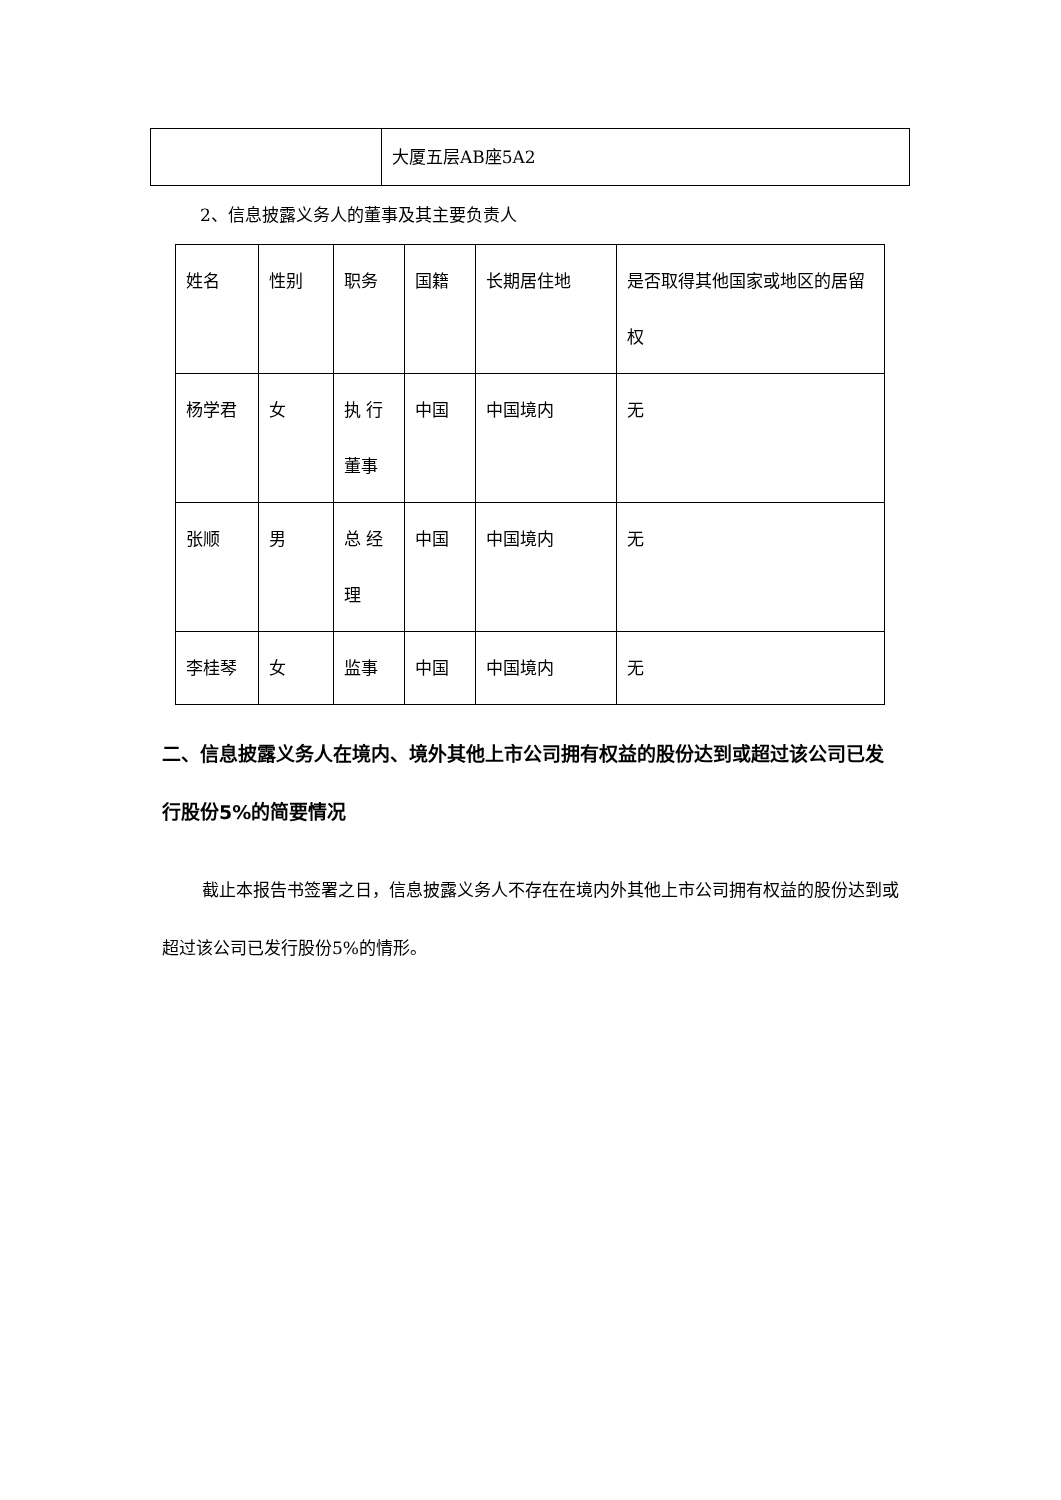| | 大厦五层AB座5A2 |
2、信息披露义务人的董事及其主要负责人
| 姓名 | 性别 | 职务 | 国籍 | 长期居住地 | 是否取得其他国家或地区的居留权 |
| 杨学君 | 女 | 执 行董事 | 中国 | 中国境内 | 无 |
| 张顺 | 男 | 总 经理 | 中国 | 中国境内 | 无 |
| 李桂琴 | 女 | 监事 | 中国 | 中国境内 | 无 |
二、信息披露义务人在境内、境外其他上市公司拥有权益的股份达到或超过该公司已发行股份5%的简要情况
截止本报告书签署之日，信息披露义务人不存在在境内外其他上市公司拥有权益的股份达到或超过该公司已发行股份5%的情形。